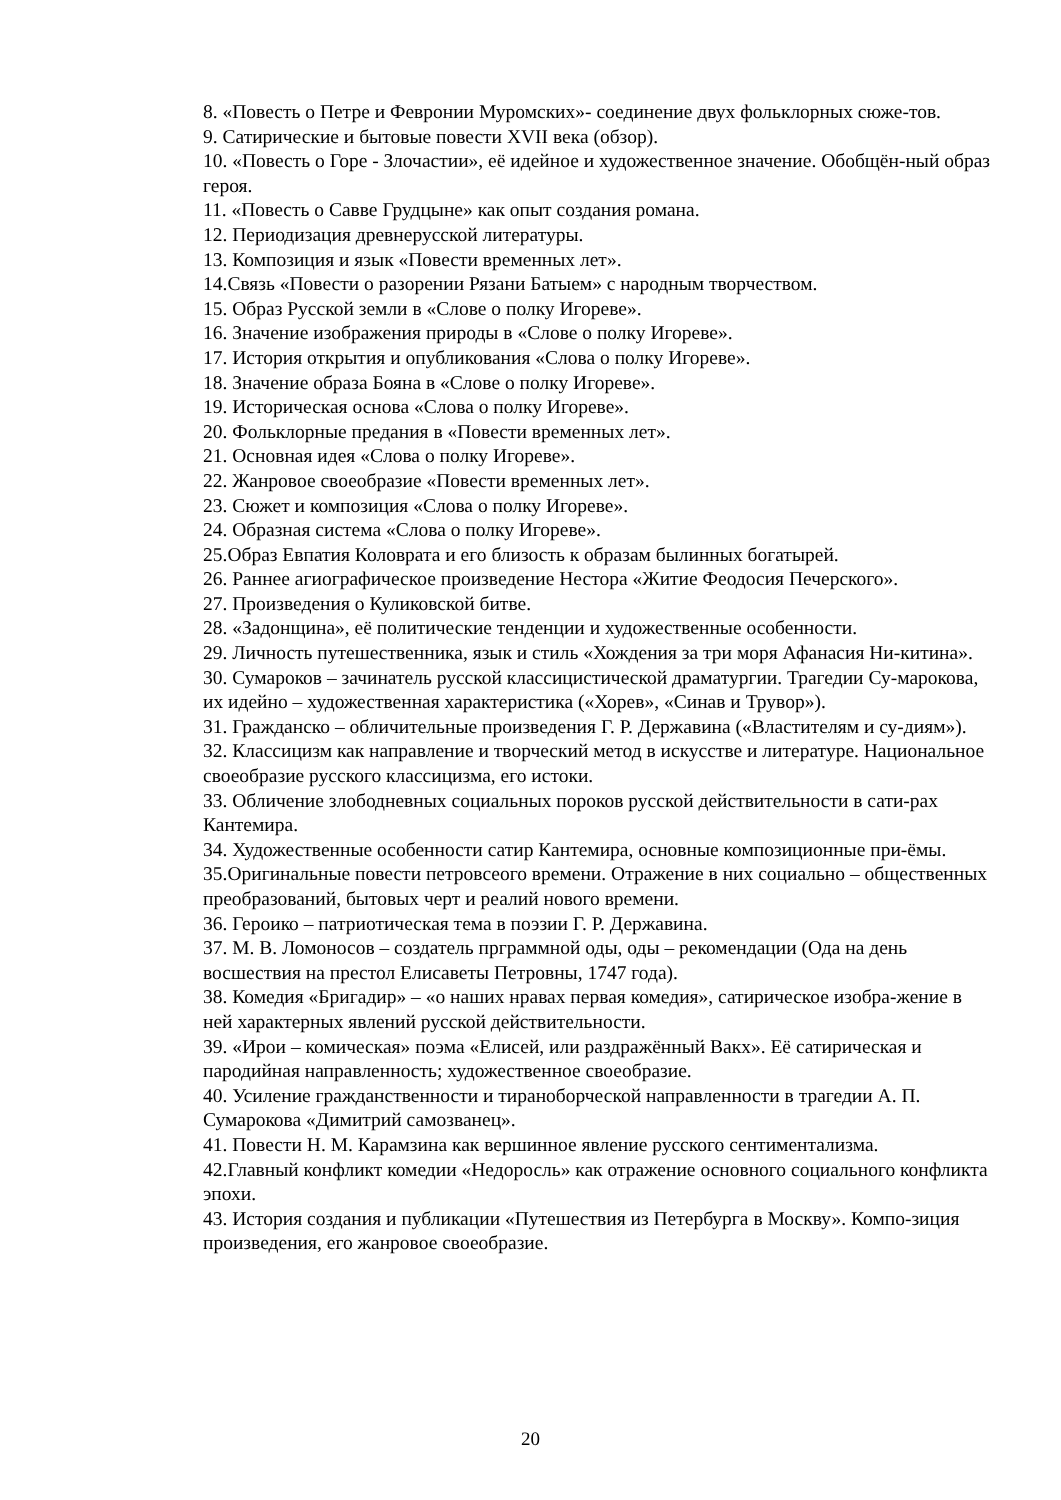8. «Повесть о Петре и Февронии Муромских»- соединение двух фольклорных сюже-тов.
9. Сатирические и бытовые повести XVII века (обзор).
10. «Повесть о Горе - Злочастии», её идейное и художественное значение. Обобщён-ный образ героя.
11. «Повесть о Савве Грудцыне» как опыт создания романа.
12. Периодизация древнерусской литературы.
13. Композиция и язык «Повести временных лет».
14.Связь «Повести о разорении Рязани Батыем» с народным творчеством.
15. Образ Русской земли в «Слове о полку Игореве».
16. Значение изображения природы в «Слове о полку Игореве».
17. История открытия и опубликования «Слова о полку Игореве».
18. Значение образа Бояна в «Слове о полку Игореве».
19. Историческая основа «Слова о полку Игореве».
20. Фольклорные предания в «Повести временных лет».
21. Основная идея «Слова о полку Игореве».
22. Жанровое своеобразие «Повести временных лет».
23. Сюжет и композиция «Слова о полку Игореве».
24. Образная система «Слова о полку Игореве».
25.Образ Евпатия Коловрата и его близость к образам былинных богатырей.
26. Раннее агиографическое произведение Нестора «Житие Феодосия Печерского».
27. Произведения о Куликовской битве.
28. «Задонщина», её политические тенденции и художественные особенности.
29. Личность путешественника, язык и стиль «Хождения за три моря Афанасия Ни-китина».
30. Сумароков – зачинатель русской классицистической драматургии. Трагедии Су-марокова, их идейно – художественная характеристика («Хорев», «Синав и Трувор»).
31. Гражданско – обличительные произведения Г. Р. Державина («Властителям и су-диям»).
32. Классицизм как направление и творческий метод в искусстве и литературе. Национальное своеобразие русского классицизма, его истоки.
33. Обличение злободневных социальных пороков русской действительности в сати-рах Кантемира.
34. Художественные особенности сатир Кантемира, основные композиционные при-ёмы.
35.Оригинальные повести петровсеого времени. Отражение в них социально – общественных преобразований, бытовых черт и реалий нового времени.
36. Героико – патриотическая тема в поэзии Г. Р. Державина.
37. М. В. Ломоносов – создатель прграммной оды, оды – рекомендации (Ода на день восшествия на престол Елисаветы Петровны, 1747 года).
38. Комедия «Бригадир» – «о наших нравах первая комедия», сатирическое изобра-жение в ней характерных явлений русской действительности.
39. «Ирои – комическая» поэма «Елисей, или раздражённый Вакх». Её сатирическая и пародийная направленность; художественное своеобразие.
40. Усиление гражданственности и тираноборческой направленности в трагедии А. П. Сумарокова «Димитрий самозванец».
41. Повести Н. М. Карамзина как вершинное явление русского сентиментализма.
42.Главный конфликт комедии «Недоросль» как отражение основного социального конфликта эпохи.
43. История создания и публикации «Путешествия из Петербурга в Москву». Компо-зиция произведения, его жанровое своеобразие.
20